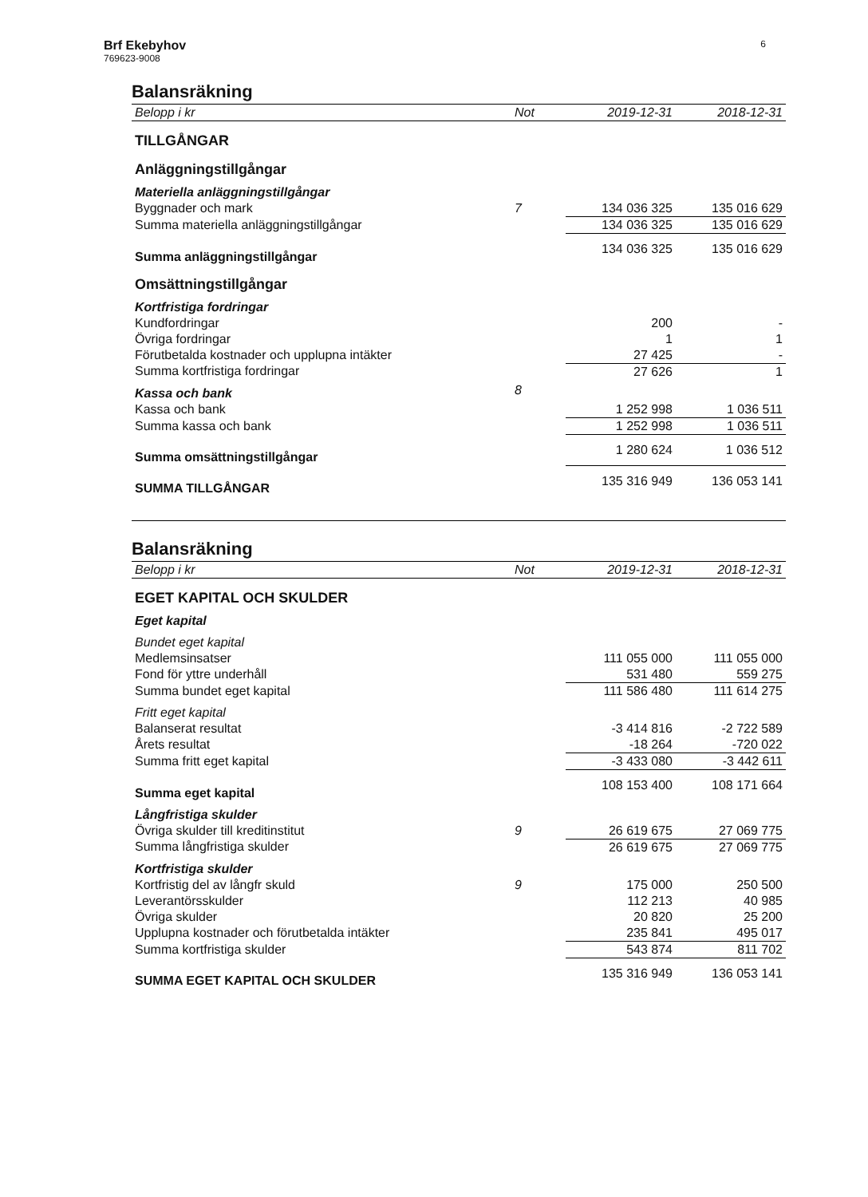Brf Ekebyhov
769623-9008
6
Balansräkning
| Belopp i kr | Not | 2019-12-31 | 2018-12-31 |
| --- | --- | --- | --- |
| TILLGÅNGAR | | | |
| Anläggningstillgångar | | | |
| Materiella anläggningstillgångar | | | |
| Byggnader och mark | 7 | 134 036 325 | 135 016 629 |
| Summa materiella anläggningstillgångar | | 134 036 325 | 135 016 629 |
| Summa anläggningstillgångar | | 134 036 325 | 135 016 629 |
| Omsättningstillgångar | | | |
| Kortfristiga fordringar | | | |
| Kundfordringar | | 200 | - |
| Övriga fordringar | | 1 | 1 |
| Förutbetalda kostnader och upplupna intäkter | | 27 425 | - |
| Summa kortfristiga fordringar | | 27 626 | 1 |
| Kassa och bank | 8 | | |
| Kassa och bank | | 1 252 998 | 1 036 511 |
| Summa kassa och bank | | 1 252 998 | 1 036 511 |
| Summa omsättningstillgångar | | 1 280 624 | 1 036 512 |
| SUMMA TILLGÅNGAR | | 135 316 949 | 136 053 141 |
Balansräkning
| Belopp i kr | Not | 2019-12-31 | 2018-12-31 |
| --- | --- | --- | --- |
| EGET KAPITAL OCH SKULDER | | | |
| Eget kapital | | | |
| Bundet eget kapital | | | |
| Medlemsinsatser | | 111 055 000 | 111 055 000 |
| Fond för yttre underhåll | | 531 480 | 559 275 |
| Summa bundet eget kapital | | 111 586 480 | 111 614 275 |
| Fritt eget kapital | | | |
| Balanserat resultat | | -3 414 816 | -2 722 589 |
| Årets resultat | | -18 264 | -720 022 |
| Summa fritt eget kapital | | -3 433 080 | -3 442 611 |
| Summa eget kapital | | 108 153 400 | 108 171 664 |
| Långfristiga skulder | | | |
| Övriga skulder till kreditinstitut | 9 | 26 619 675 | 27 069 775 |
| Summa långfristiga skulder | | 26 619 675 | 27 069 775 |
| Kortfristiga skulder | | | |
| Kortfristig del av långfr skuld | 9 | 175 000 | 250 500 |
| Leverantörsskulder | | 112 213 | 40 985 |
| Övriga skulder | | 20 820 | 25 200 |
| Upplupna kostnader och förutbetalda intäkter | | 235 841 | 495 017 |
| Summa kortfristiga skulder | | 543 874 | 811 702 |
| SUMMA EGET KAPITAL OCH SKULDER | | 135 316 949 | 136 053 141 |